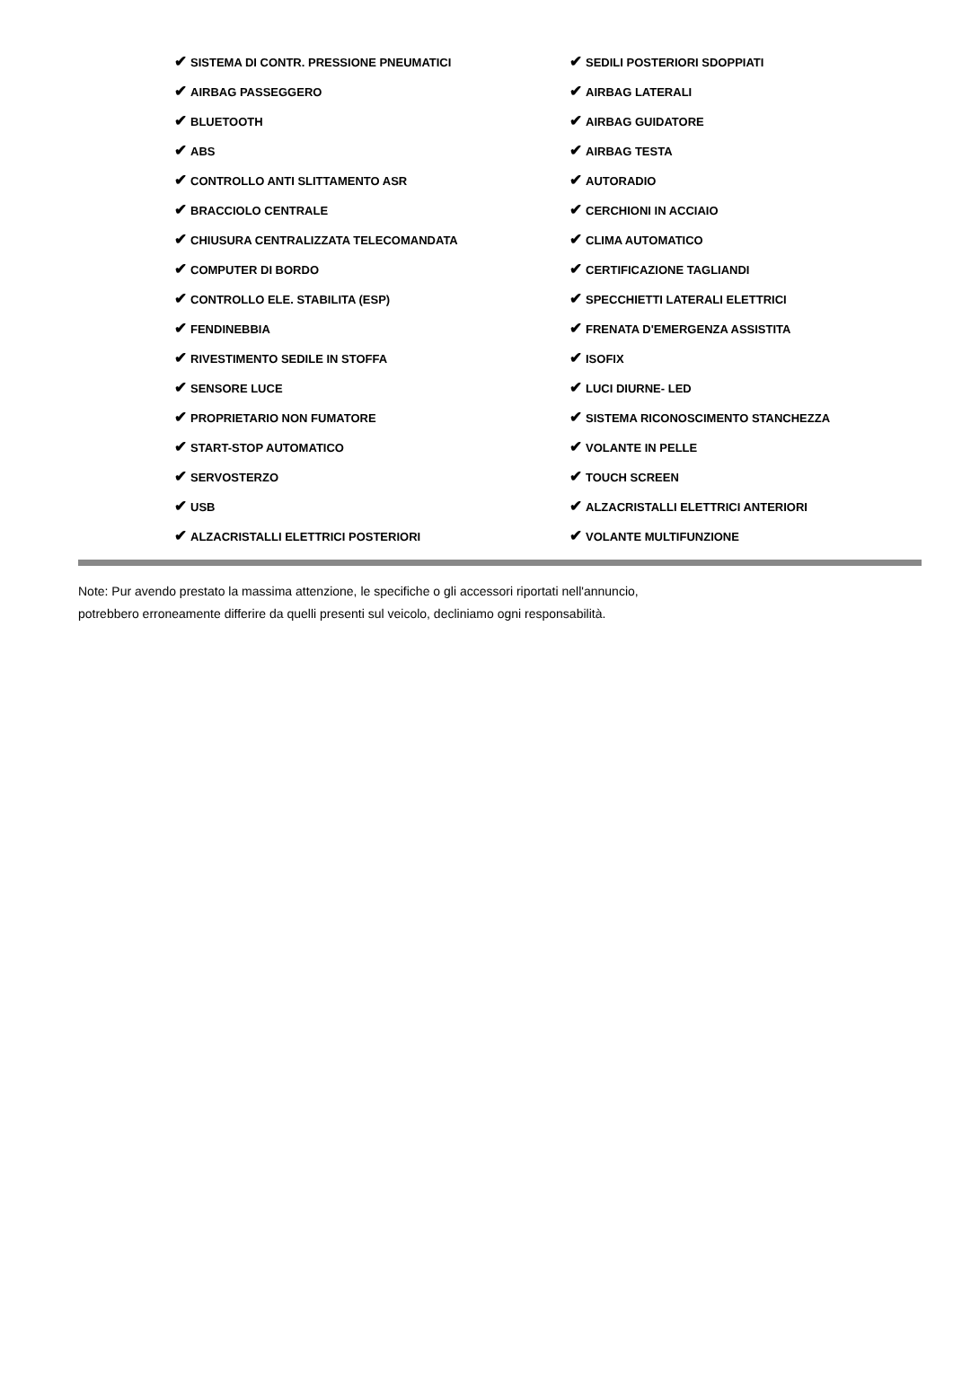| ✔ SISTEMA DI CONTR. PRESSIONE PNEUMATICI | ✔ SEDILI POSTERIORI SDOPPIATI |
| ✔ AIRBAG PASSEGGERO | ✔ AIRBAG LATERALI |
| ✔ BLUETOOTH | ✔ AIRBAG GUIDATORE |
| ✔ ABS | ✔ AIRBAG TESTA |
| ✔ CONTROLLO ANTI SLITTAMENTO ASR | ✔ AUTORADIO |
| ✔ BRACCIOLO CENTRALE | ✔ CERCHIONI IN ACCIAIO |
| ✔ CHIUSURA CENTRALIZZATA TELECOMANDATA | ✔ CLIMA AUTOMATICO |
| ✔ COMPUTER DI BORDO | ✔ CERTIFICAZIONE TAGLIANDI |
| ✔ CONTROLLO ELE. STABILITA (ESP) | ✔ SPECCHIETTI LATERALI ELETTRICI |
| ✔ FENDINEBBIA | ✔ FRENATA D'EMERGENZA ASSISTITA |
| ✔ RIVESTIMENTO SEDILE IN STOFFA | ✔ ISOFIX |
| ✔ SENSORE LUCE | ✔ LUCI DIURNE- LED |
| ✔ PROPRIETARIO NON FUMATORE | ✔ SISTEMA RICONOSCIMENTO STANCHEZZA |
| ✔ START-STOP AUTOMATICO | ✔ VOLANTE IN PELLE |
| ✔ SERVOSTERZO | ✔ TOUCH SCREEN |
| ✔ USB | ✔ ALZACRISTALLI ELETTRICI ANTERIORI |
| ✔ ALZACRISTALLI ELETTRICI POSTERIORI | ✔ VOLANTE MULTIFUNZIONE |
Note: Pur avendo prestato la massima attenzione, le specifiche o gli accessori riportati nell'annuncio,
potrebbero erroneamente differire da quelli presenti sul veicolo, decliniamo ogni responsabilità.